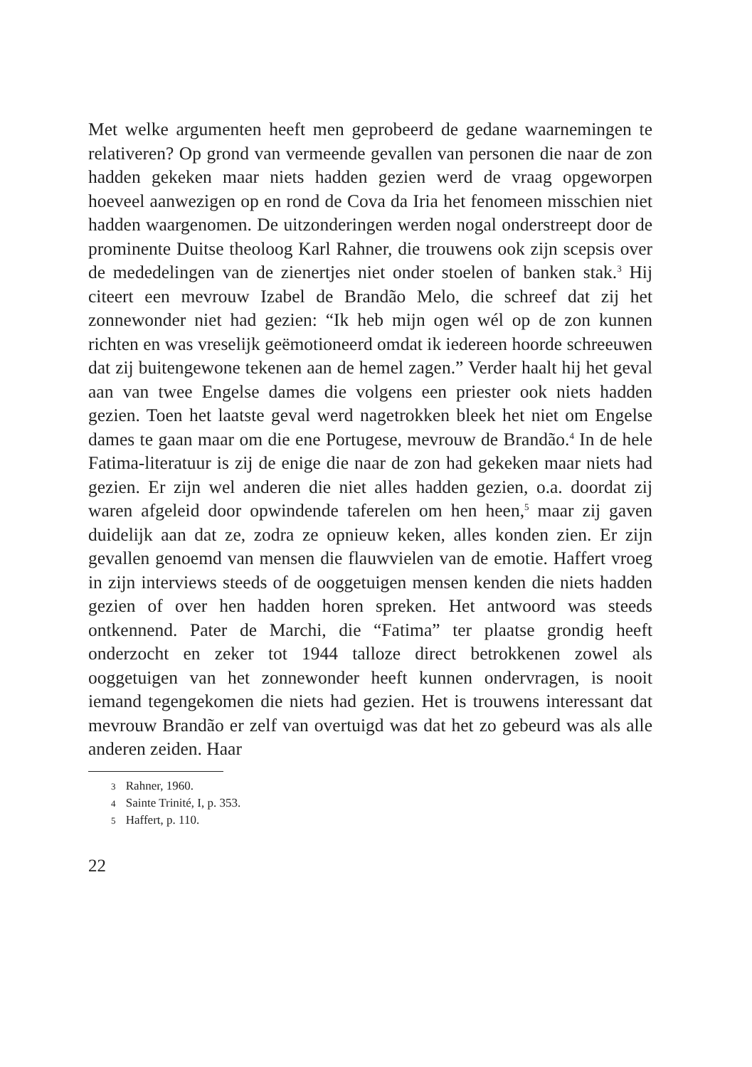Met welke argumenten heeft men geprobeerd de gedane waarnemingen te relativeren? Op grond van vermeende gevallen van personen die naar de zon hadden gekeken maar niets hadden gezien werd de vraag opgeworpen hoeveel aanwezigen op en rond de Cova da Iria het fenomeen misschien niet hadden waargenomen. De uitzonderingen werden nogal onderstreept door de prominente Duitse theoloog Karl Rahner, die trouwens ook zijn scepsis over de mededelingen van de zienertjes niet onder stoelen of banken stak.<sup>3</sup> Hij citeert een mevrouw Izabel de Brandão Melo, die schreef dat zij het zonnewonder niet had gezien: “Ik heb mijn ogen wél op de zon kunnen richten en was vreselijk geëmotioneerd omdat ik iedereen hoorde schreeuwen dat zij buitengewone tekenen aan de hemel zagen.” Verder haalt hij het geval aan van twee Engelse dames die volgens een priester ook niets hadden gezien. Toen het laatste geval werd nagetrokken bleek het niet om Engelse dames te gaan maar om die ene Portugese, mevrouw de Brandão.<sup>4</sup> In de hele Fatima-literatuur is zij de enige die naar de zon had gekeken maar niets had gezien. Er zijn wel anderen die niet alles hadden gezien, o.a. doordat zij waren afgeleid door opwindende taferelen om hen heen,<sup>5</sup> maar zij gaven duidelijk aan dat ze, zodra ze opnieuw keken, alles konden zien. Er zijn gevallen genoemd van mensen die flauwvielen van de emotie. Haffert vroeg in zijn interviews steeds of de ooggetuigen mensen kenden die niets hadden gezien of over hen hadden horen spreken. Het antwoord was steeds ontkennend. Pater de Marchi, die “Fatima” ter plaatse grondig heeft onderzocht en zeker tot 1944 talloze direct betrokkenen zowel als ooggetuigen van het zonnewonder heeft kunnen ondervragen, is nooit iemand tegengekomen die niets had gezien. Het is trouwens interessant dat mevrouw Brandão er zelf van overtuigd was dat het zo gebeurd was als alle anderen zeiden. Haar
3 Rahner, 1960.
4 Sainte Trinité, I, p. 353.
5 Haffert, p. 110.
22